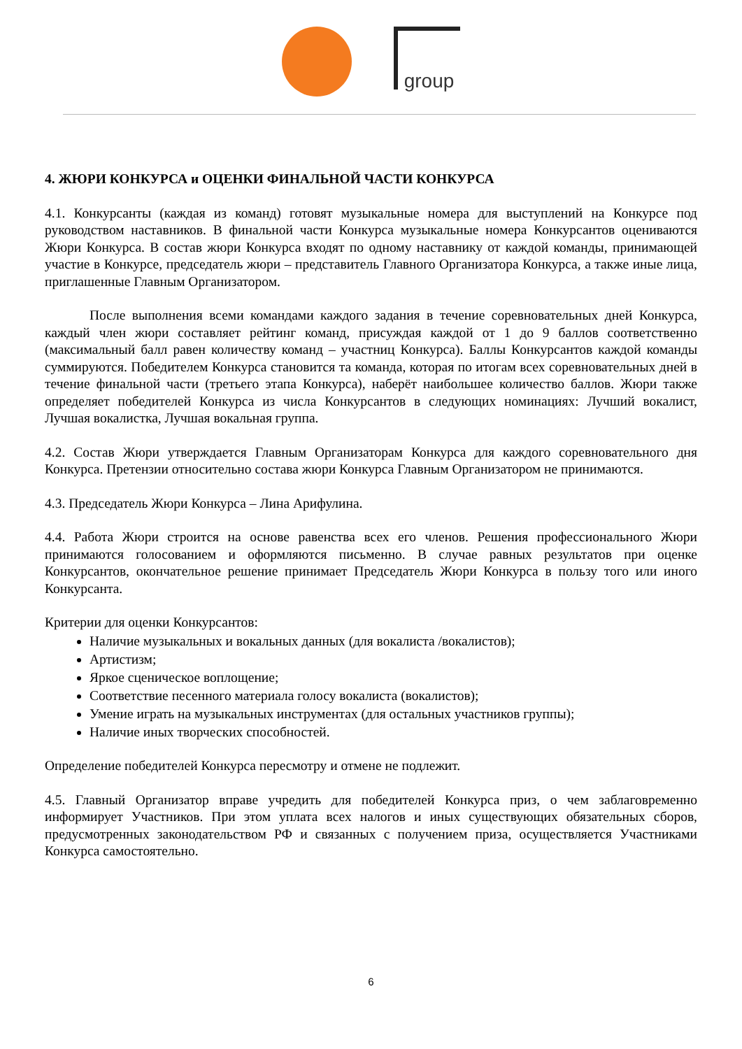group
4. ЖЮРИ КОНКУРСА и ОЦЕНКИ ФИНАЛЬНОЙ ЧАСТИ КОНКУРСА
4.1. Конкурсанты (каждая из команд) готовят музыкальные номера для выступлений на Конкурсе под руководством наставников. В финальной части Конкурса музыкальные номера Конкурсантов оцениваются Жюри Конкурса. В состав жюри Конкурса входят по одному наставнику от каждой команды, принимающей участие в Конкурсе, председатель жюри – представитель Главного Организатора Конкурса, а также иные лица, приглашенные Главным Организатором.
После выполнения всеми командами каждого задания в течение соревновательных дней Конкурса, каждый член жюри составляет рейтинг команд, присуждая каждой от 1 до 9 баллов соответственно (максимальный балл равен количеству команд – участниц Конкурса). Баллы Конкурсантов каждой команды суммируются. Победителем Конкурса становится та команда, которая по итогам всех соревновательных дней в течение финальной части (третьего этапа Конкурса), наберёт наибольшее количество баллов. Жюри также определяет победителей Конкурса из числа Конкурсантов в следующих номинациях: Лучший вокалист, Лучшая вокалистка, Лучшая вокальная группа.
4.2. Состав Жюри утверждается Главным Организаторам Конкурса для каждого соревновательного дня Конкурса. Претензии относительно состава жюри Конкурса Главным Организатором не принимаются.
4.3. Председатель Жюри Конкурса – Лина Арифулина.
4.4. Работа Жюри строится на основе равенства всех его членов. Решения профессионального Жюри принимаются голосованием и оформляются письменно. В случае равных результатов при оценке Конкурсантов, окончательное решение принимает Председатель Жюри Конкурса в пользу того или иного Конкурсанта.
Критерии для оценки Конкурсантов:
Наличие музыкальных и вокальных данных (для вокалиста /вокалистов);
Артистизм;
Яркое сценическое воплощение;
Соответствие песенного материала голосу вокалиста (вокалистов);
Умение играть на музыкальных инструментах (для остальных участников группы);
Наличие иных творческих способностей.
Определение победителей Конкурса пересмотру и отмене не подлежит.
4.5. Главный Организатор вправе учредить для победителей Конкурса приз, о чем заблаговременно информирует Участников. При этом уплата всех налогов и иных существующих обязательных сборов, предусмотренных законодательством РФ и связанных с получением приза, осуществляется Участниками Конкурса самостоятельно.
6